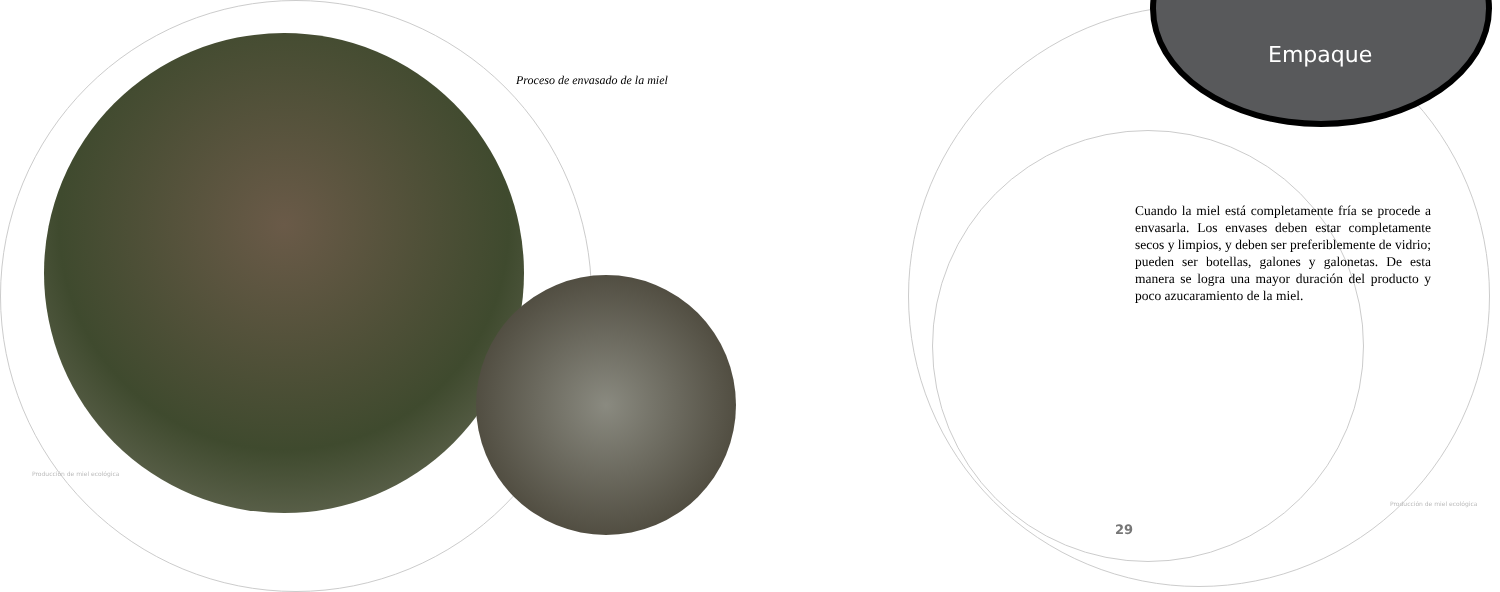Proceso de envasado de la miel
Empaque
Cuando la miel está completamente fría se procede a envasarla. Los envases deben estar completamente secos y limpios, y deben ser preferiblemente de vidrio; pueden ser botellas, galones y galonetas. De esta manera se logra una mayor duración del producto y poco azucaramiento de la miel.
29
Producción de miel ecológica
Producción de miel ecológica